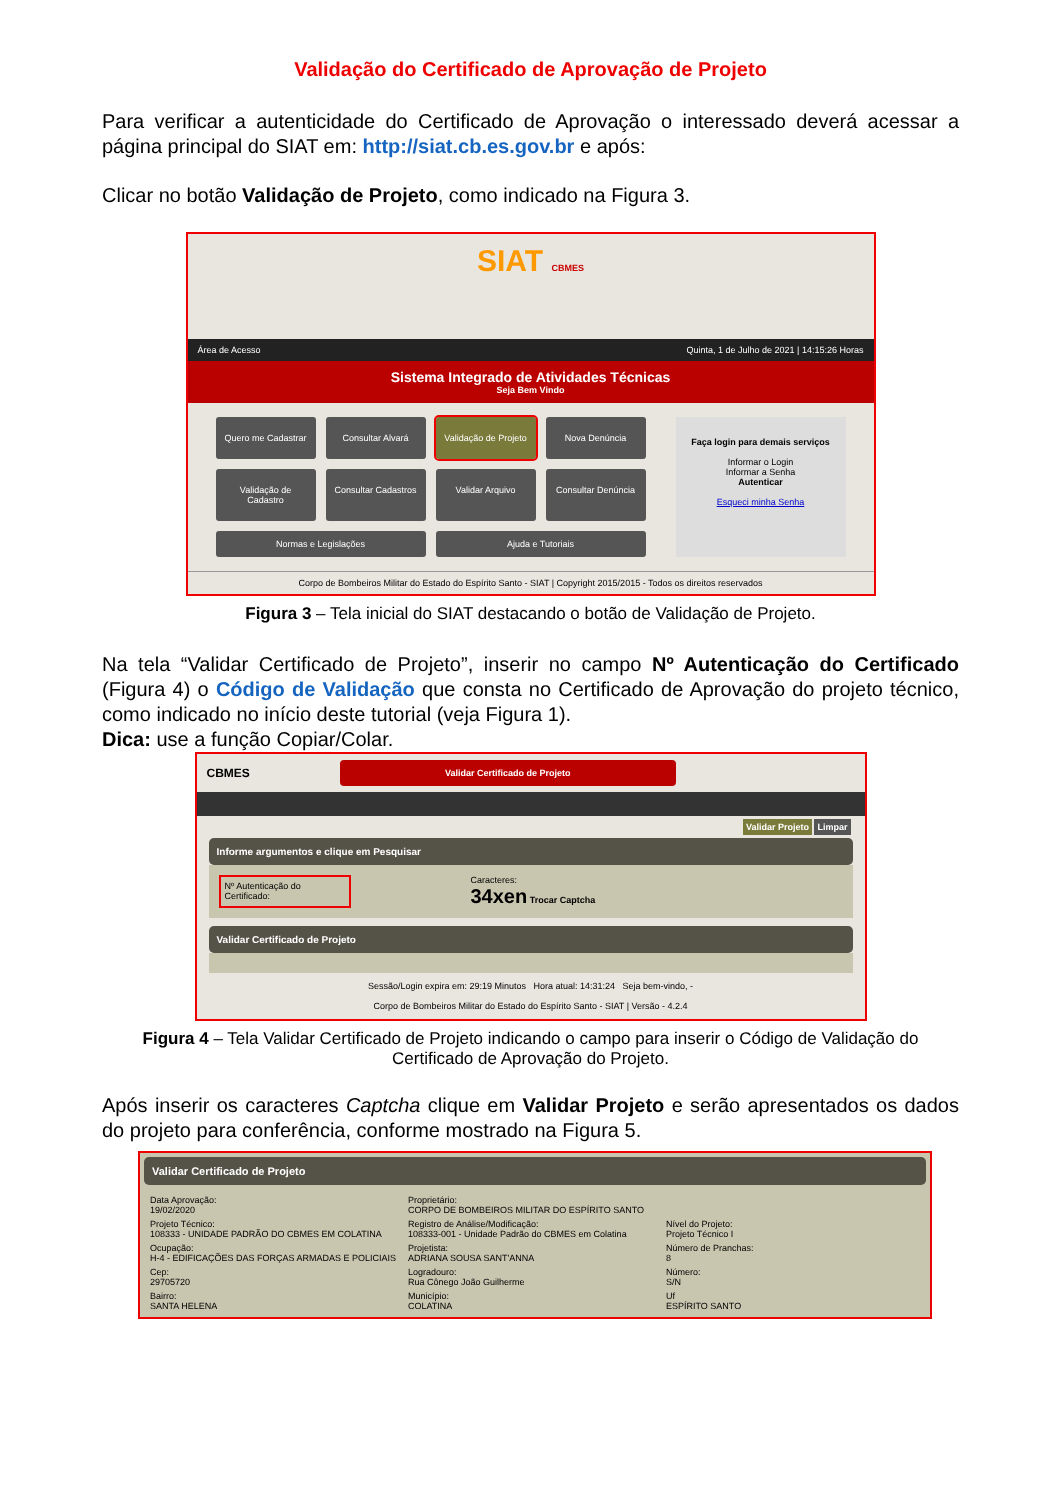Validação do Certificado de Aprovação de Projeto
Para verificar a autenticidade do Certificado de Aprovação o interessado deverá acessar a página principal do SIAT em: http://siat.cb.es.gov.br e após:
Clicar no botão Validação de Projeto, como indicado na Figura 3.
SIAT CBMES
Área de Acesso Quinta, 1 de Julho de 2021 | 14:15:26 Horas
Sistema Integrado de Atividades Técnicas
Seja Bem Vindo
Quero me Cadastrar
Consultar Alvará
Validação de Projeto
Nova Denúncia
Validação de Cadastro
Consultar Cadastros
Validar Arquivo
Consultar Denúncia
Normas e Legislações
Ajuda e Tutoriais
Faça login para demais serviços
Informar o Login
Informar a Senha
Autenticar
Esqueci minha Senha
Corpo de Bombeiros Militar do Estado do Espírito Santo - SIAT | Copyright 2015/2015 - Todos os direitos reservados
Figura 3 – Tela inicial do SIAT destacando o botão de Validação de Projeto.
Na tela “Validar Certificado de Projeto”, inserir no campo Nº Autenticação do Certificado (Figura 4) o Código de Validação que consta no Certificado de Aprovação do projeto técnico, como indicado no início deste tutorial (veja Figura 1).
Dica: use a função Copiar/Colar.
CBMES
Validar Certificado de Projeto
Validar Projeto Limpar
Informe argumentos e clique em Pesquisar
Nº Autenticação do Certificado:
Caracteres:
34xen Trocar Captcha
Validar Certificado de Projeto
Sessão/Login expira em: 29:19 Minutos Hora atual: 14:31:24 Seja bem-vindo, -
Corpo de Bombeiros Militar do Estado do Espírito Santo - SIAT | Versão - 4.2.4
Figura 4 – Tela Validar Certificado de Projeto indicando o campo para inserir o Código de Validação do Certificado de Aprovação do Projeto.
Após inserir os caracteres Captcha clique em Validar Projeto e serão apresentados os dados do projeto para conferência, conforme mostrado na Figura 5.
Validar Certificado de Projeto
Data Aprovação:
19/02/2020
Proprietário:
CORPO DE BOMBEIROS MILITAR DO ESPÍRITO SANTO
Projeto Técnico:
108333 - UNIDADE PADRÃO DO CBMES EM COLATINA
Registro de Análise/Modificação:
108333-001 - Unidade Padrão do CBMES em Colatina
Nível do Projeto:
Projeto Técnico I
Ocupação:
H-4 - EDIFICAÇÕES DAS FORÇAS ARMADAS E POLICIAIS
Projetista:
ADRIANA SOUSA SANT'ANNA
Número de Pranchas:
8
Cep:
29705720
Logradouro:
Rua Cônego João Guilherme
Número:
S/N
Bairro:
SANTA HELENA
Município:
COLATINA
Uf
ESPÍRITO SANTO